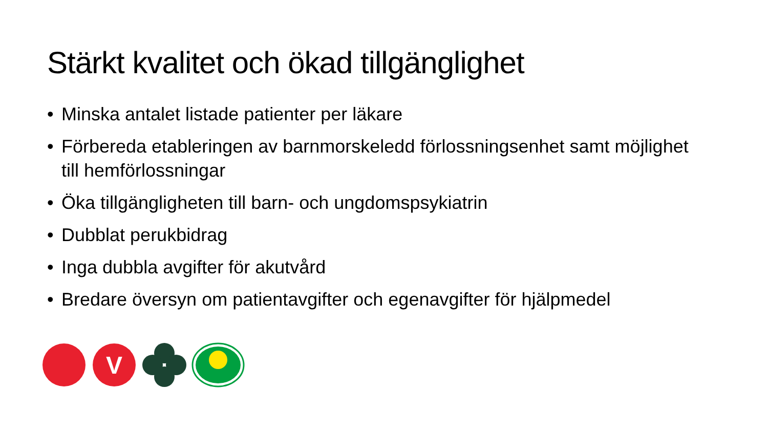Stärkt kvalitet och ökad tillgänglighet
• Minska antalet listade patienter per läkare
• Förbereda etableringen av barnmorskeledd förlossningsenhet samt möjlighet till hemförlossningar
• Öka tillgängligheten till barn- och ungdomspsykiatrin
• Dubblat perukbidrag
• Inga dubbla avgifter för akutvård
• Bredare översyn om patientavgifter och egenavgifter för hjälpmedel
V